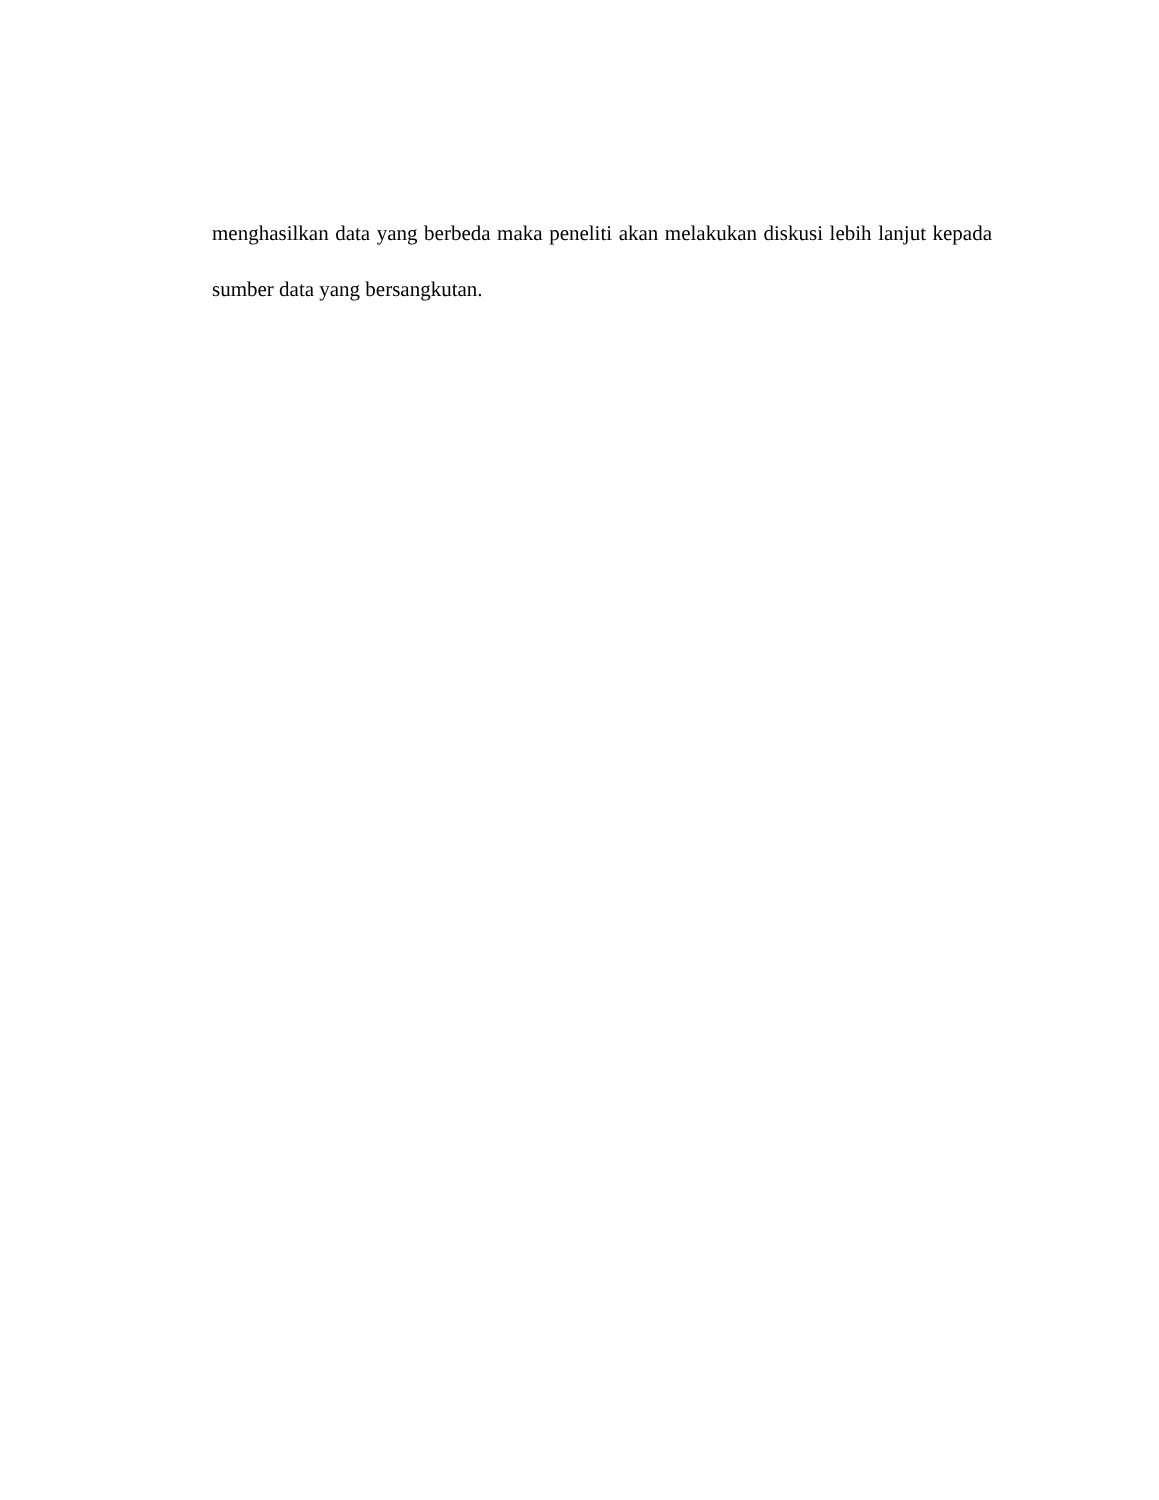menghasilkan data yang berbeda maka peneliti akan melakukan diskusi lebih lanjut kepada sumber data yang bersangkutan.